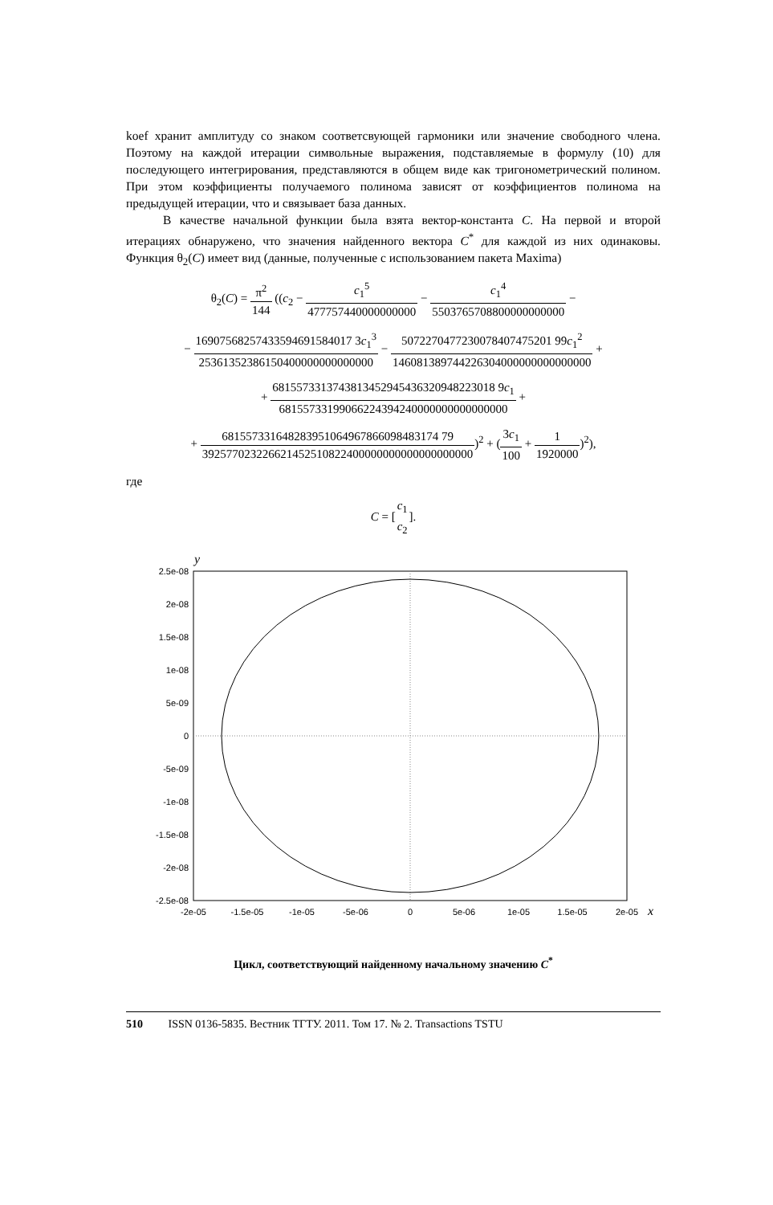koef хранит амплитуду со знаком соответсвующей гармоники или значение свободного члена. Поэтому на каждой итерации символьные выражения, подставляемые в формулу (10) для последующего интегрирования, представляются в общем виде как тригонометрический полином. При этом коэффициенты получаемого полинома зависят от коэффициентов полинома на предыдущей итерации, что и связывает база данных.
В качестве начальной функции была взята вектор-константа C. На первой и второй итерациях обнаружено, что значения найденного вектора C<sup>*</sup> для каждой из них одинаковы. Функция θ<sub>2</sub>(C) имеет вид (данные, полученные с использованием пакета Maxima)
θ<sub>2</sub>(C) = π<sup>2</sup> 144 ((c<sub>2</sub> − c<sub>1</sub><sup>5</sup> 477757440000000000 − c<sub>1</sub><sup>4</sup> 5503765708800000000000 −
− 16907568257433594691584017 3c<sub>1</sub><sup>3</sup> 25361352386150400000000000000 − 5072270477230078407475201 99c<sub>1</sub><sup>2</sup> 146081389744226304000000000000000 +
+ 6815573313743813452945436320948223018 9c<sub>1</sub> 68155733199066224394240000000000000000 +
+ 681557331648283951064967866098483174 79 392577023226621452510822400000000000000000000)<sup>2</sup> + (3c<sub>1</sub> 100 + 1 1920000)<sup>2</sup>),
где
C = [c<sub>1</sub> c<sub>2</sub>].
y
2.5e-08
2e-08
1.5e-08
1e-08
5e-09
0
-5e-09
-1e-08
-1.5e-08
-2e-08
-2.5e-08
-2e-05
-1.5e-05
-1e-05
-5e-06
0
5e-06
1e-05
1.5e-05
2e-05
x
Цикл, соответствующий найденному начальному значению C<sup>*</sup>
510 ISSN 0136-5835. Вестник ТГТУ. 2011. Том 17. № 2. Transactions TSTU